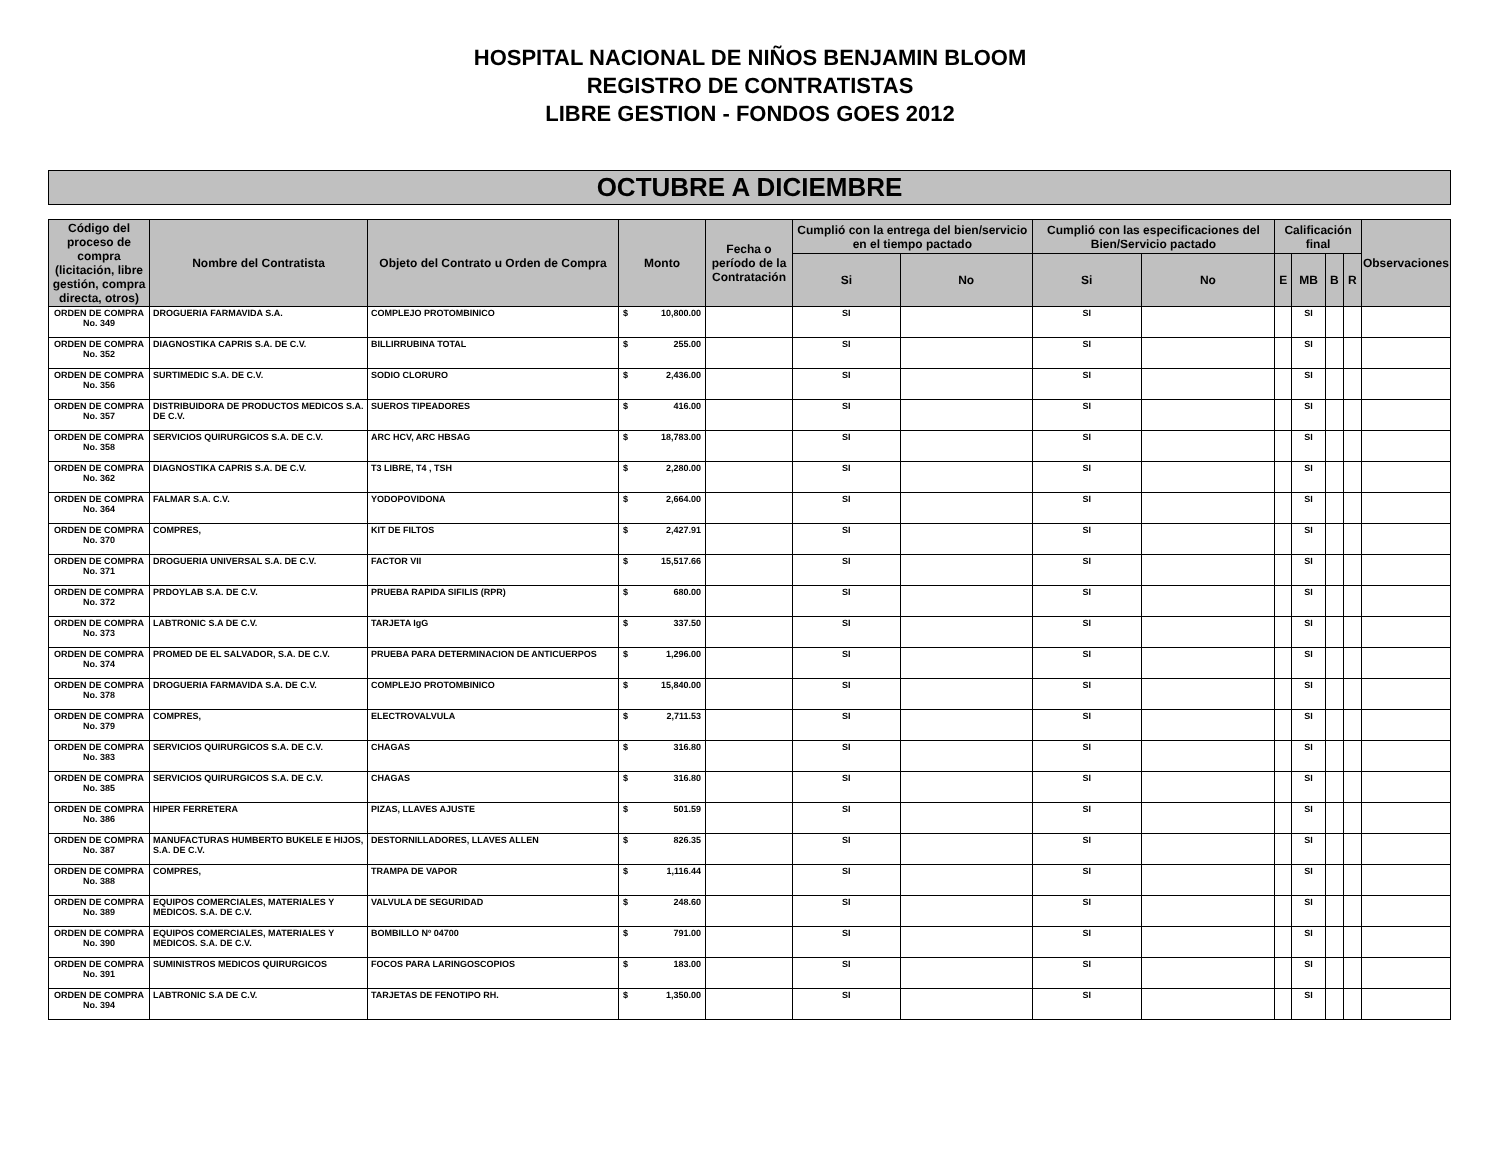HOSPITAL NACIONAL DE NIÑOS BENJAMIN BLOOM
REGISTRO DE CONTRATISTAS
LIBRE GESTION - FONDOS GOES 2012
OCTUBRE A DICIEMBRE
| Código del proceso de compra (licitación, libre gestión, compra directa, otros) | Nombre del Contratista | Objeto del Contrato u Orden de Compra | Monto | Fecha o período de la Contratación | Cumplió con la entrega del bien/servicio en el tiempo pactado | | Cumplió con las especificaciones del Bien/Servicio pactado | | Calificación final | | | | Observaciones |
| --- | --- | --- | --- | --- | --- | --- | --- | --- | --- | --- | --- | --- | --- |
| | | | | | Si | No | Si | No | E | MB | B | R | |
| ORDEN DE COMPRA No. 349 | DROGUERIA FARMAVIDA S.A. | COMPLEJO PROTOMBINICO | $ 10,800.00 | | SI | | SI | | | SI | | | |
| ORDEN DE COMPRA No. 352 | DIAGNOSTIKA CAPRIS S.A. DE C.V. | BILLIRRUBINA TOTAL | $ 255.00 | | SI | | SI | | | SI | | | |
| ORDEN DE COMPRA No. 356 | SURTIMEDIC S.A. DE C.V. | SODIO CLORURO | $ 2,436.00 | | SI | | SI | | | SI | | | |
| ORDEN DE COMPRA No. 357 | DISTRIBUIDORA DE PRODUCTOS MEDICOS S.A. DE C.V. | SUEROS TIPEADORES | $ 416.00 | | SI | | SI | | | SI | | | |
| ORDEN DE COMPRA No. 358 | SERVICIOS QUIRURGICOS S.A. DE C.V. | ARC HCV, ARC HBSAG | $ 18,783.00 | | SI | | SI | | | SI | | | |
| ORDEN DE COMPRA No. 362 | DIAGNOSTIKA CAPRIS S.A. DE C.V. | T3 LIBRE, T4 , TSH | $ 2,280.00 | | SI | | SI | | | SI | | | |
| ORDEN DE COMPRA No. 364 | FALMAR S.A. C.V. | YODOPOVIDONA | $ 2,664.00 | | SI | | SI | | | SI | | | |
| ORDEN DE COMPRA No. 370 | COMPRES, | KIT DE FILTOS | $ 2,427.91 | | SI | | SI | | | SI | | | |
| ORDEN DE COMPRA No. 371 | DROGUERIA UNIVERSAL S.A. DE C.V. | FACTOR VII | $ 15,517.66 | | SI | | SI | | | SI | | | |
| ORDEN DE COMPRA No. 372 | PRDOYLAB S.A. DE C.V. | PRUEBA RAPIDA SIFILIS (RPR) | $ 680.00 | | SI | | SI | | | SI | | | |
| ORDEN DE COMPRA No. 373 | LABTRONIC S.A DE C.V. | TARJETA IgG | $ 337.50 | | SI | | SI | | | SI | | | |
| ORDEN DE COMPRA No. 374 | PROMED DE EL SALVADOR, S.A. DE C.V. | PRUEBA PARA DETERMINACION DE ANTICUERPOS | $ 1,296.00 | | SI | | SI | | | SI | | | |
| ORDEN DE COMPRA No. 378 | DROGUERIA FARMAVIDA S.A. DE C.V. | COMPLEJO PROTOMBINICO | $ 15,840.00 | | SI | | SI | | | SI | | | |
| ORDEN DE COMPRA No. 379 | COMPRES, | ELECTROVALVULA | $ 2,711.53 | | SI | | SI | | | SI | | | |
| ORDEN DE COMPRA No. 383 | SERVICIOS QUIRURGICOS S.A. DE C.V. | CHAGAS | $ 316.80 | | SI | | SI | | | SI | | | |
| ORDEN DE COMPRA No. 385 | SERVICIOS QUIRURGICOS S.A. DE C.V. | CHAGAS | $ 316.80 | | SI | | SI | | | SI | | | |
| ORDEN DE COMPRA No. 386 | HIPER FERRETERA | PIZAS, LLAVES AJUSTE | $ 501.59 | | SI | | SI | | | SI | | | |
| ORDEN DE COMPRA No. 387 | MANUFACTURAS HUMBERTO BUKELE E HIJOS, S.A. DE C.V. | DESTORNILLADORES, LLAVES ALLEN | $ 826.35 | | SI | | SI | | | SI | | | |
| ORDEN DE COMPRA No. 388 | COMPRES, | TRAMPA DE VAPOR | $ 1,116.44 | | SI | | SI | | | SI | | | |
| ORDEN DE COMPRA No. 389 | EQUIPOS COMERCIALES, MATERIALES Y MEDICOS. S.A. DE C.V. | VALVULA DE SEGURIDAD | $ 248.60 | | SI | | SI | | | SI | | | |
| ORDEN DE COMPRA No. 390 | EQUIPOS COMERCIALES, MATERIALES Y MEDICOS. S.A. DE C.V. | BOMBILLO Nº 04700 | $ 791.00 | | SI | | SI | | | SI | | | |
| ORDEN DE COMPRA No. 391 | SUMINISTROS MEDICOS QUIRURGICOS | FOCOS PARA LARINGOSCOPIOS | $ 183.00 | | SI | | SI | | | SI | | | |
| ORDEN DE COMPRA No. 394 | LABTRONIC S.A DE C.V. | TARJETAS DE FENOTIPO RH. | $ 1,350.00 | | SI | | SI | | | SI | | | |